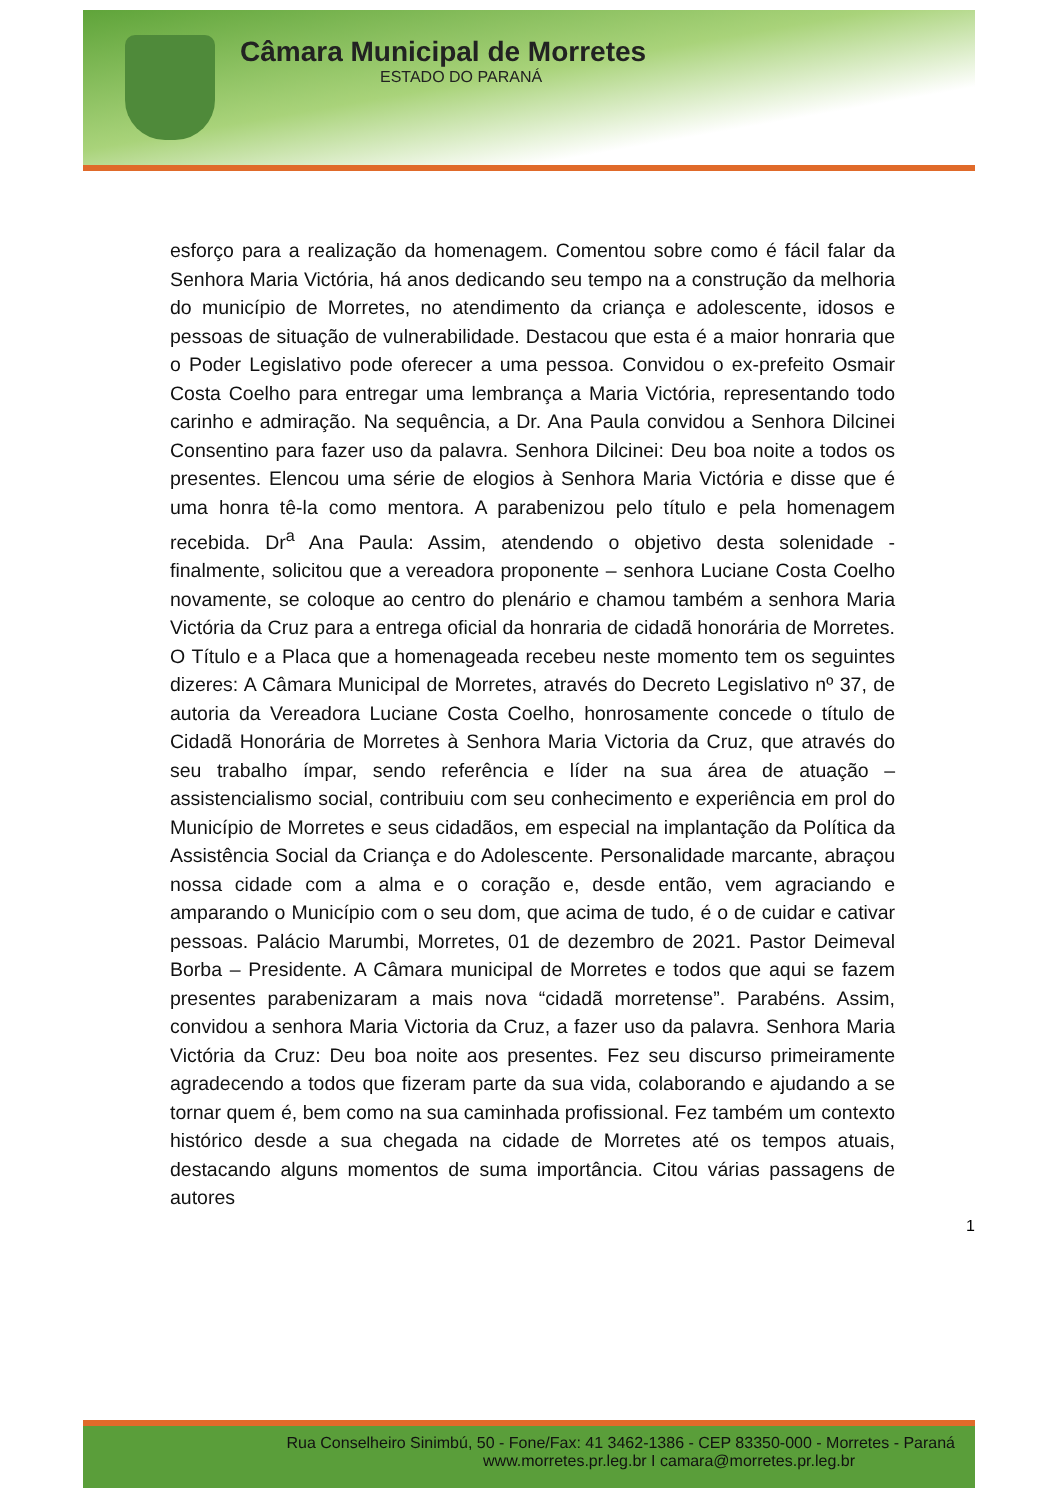Câmara Municipal de Morretes
ESTADO DO PARANÁ
esforço para a realização da homenagem. Comentou sobre como é fácil falar da Senhora Maria Victória, há anos dedicando seu tempo na a construção da melhoria do município de Morretes, no atendimento da criança e adolescente, idosos e pessoas de situação de vulnerabilidade. Destacou que esta é a maior honraria que o Poder Legislativo pode oferecer a uma pessoa. Convidou o ex-prefeito Osmair Costa Coelho para entregar uma lembrança a Maria Victória, representando todo carinho e admiração. Na sequência, a Dr. Ana Paula convidou a Senhora Dilcinei Consentino para fazer uso da palavra. Senhora Dilcinei: Deu boa noite a todos os presentes. Elencou uma série de elogios à Senhora Maria Victória e disse que é uma honra tê-la como mentora. A parabenizou pelo título e pela homenagem recebida. Dr<sup>a</sup> Ana Paula: Assim, atendendo o objetivo desta solenidade - finalmente, solicitou que a vereadora proponente – senhora Luciane Costa Coelho novamente, se coloque ao centro do plenário e chamou também a senhora Maria Victória da Cruz para a entrega oficial da honraria de cidadã honorária de Morretes. O Título e a Placa que a homenageada recebeu neste momento tem os seguintes dizeres: A Câmara Municipal de Morretes, através do Decreto Legislativo nº 37, de autoria da Vereadora Luciane Costa Coelho, honrosamente concede o título de Cidadã Honorária de Morretes à Senhora Maria Victoria da Cruz, que através do seu trabalho ímpar, sendo referência e líder na sua área de atuação – assistencialismo social, contribuiu com seu conhecimento e experiência em prol do Município de Morretes e seus cidadãos, em especial na implantação da Política da Assistência Social da Criança e do Adolescente. Personalidade marcante, abraçou nossa cidade com a alma e o coração e, desde então, vem agraciando e amparando o Município com o seu dom, que acima de tudo, é o de cuidar e cativar pessoas. Palácio Marumbi, Morretes, 01 de dezembro de 2021. Pastor Deimeval Borba – Presidente. A Câmara municipal de Morretes e todos que aqui se fazem presentes parabenizaram a mais nova “cidadã morretense”. Parabéns. Assim, convidou a senhora Maria Victoria da Cruz, a fazer uso da palavra. Senhora Maria Victória da Cruz: Deu boa noite aos presentes. Fez seu discurso primeiramente agradecendo a todos que fizeram parte da sua vida, colaborando e ajudando a se tornar quem é, bem como na sua caminhada profissional. Fez também um contexto histórico desde a sua chegada na cidade de Morretes até os tempos atuais, destacando alguns momentos de suma importância. Citou várias passagens de autores
1
Rua Conselheiro Sinimbú, 50 - Fone/Fax: 41 3462-1386 - CEP 83350-000 - Morretes - Paraná
www.morretes.pr.leg.br I camara@morretes.pr.leg.br